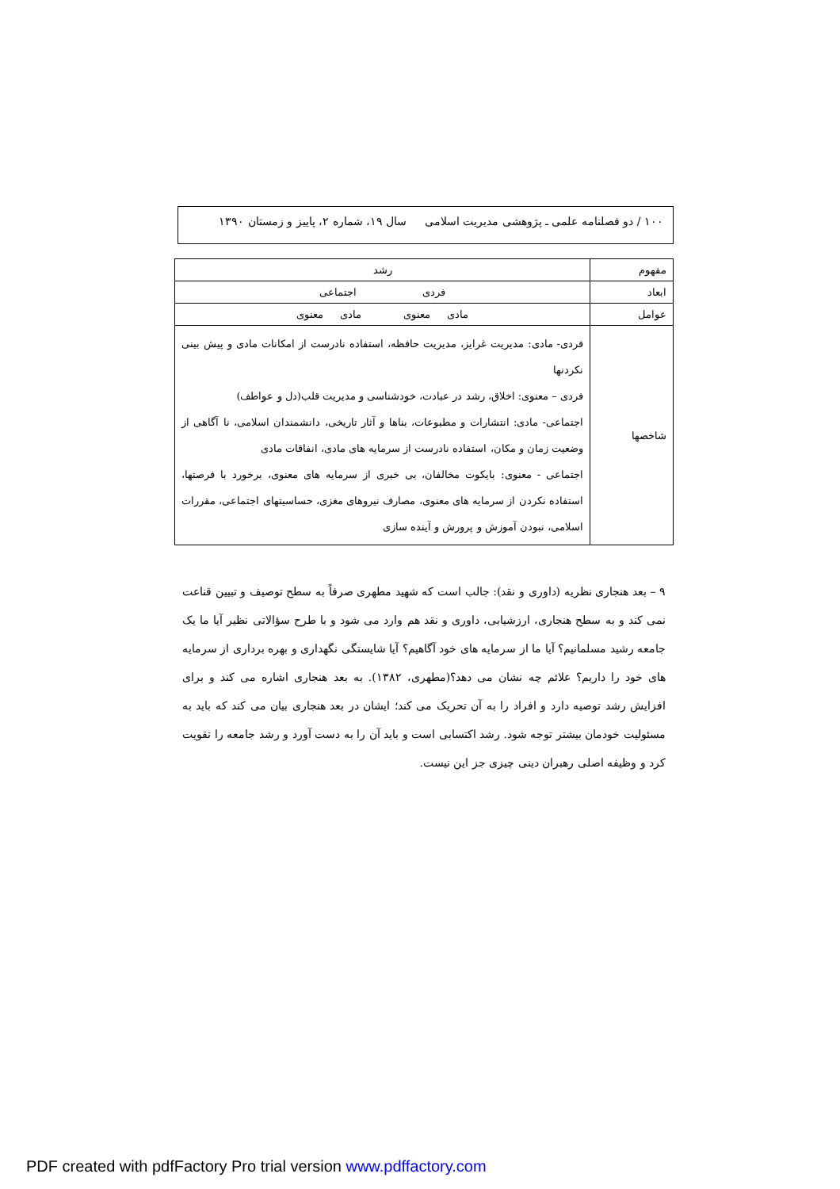۱۰۰ / دو فصلنامه علمی ـ پژوهشی مدیریت اسلامی سال ۱۹، شماره ۲، پاییز و زمستان ۱۳۹۰
| مفهوم | رشد |
| ابعاد | فردی اجتماعی |
| عوامل | مادی معنوی مادی معنوی |
| شاخصها | فردی- مادی: مدیریت غرایز، مدیریت حافظه، استفاده نادرست از امکانات مادی و پیش بینی نکردنها فردی – معنوی: اخلاق، رشد در عبادت، خودشناسی و مدیریت قلب(دل و عواطف) اجتماعی- مادی: انتشارات و مطبوعات، بناها و آثار تاریخی، دانشمندان اسلامی، نا آگاهی از وضعیت زمان و مکان، استفاده نادرست از سرمایه های مادی، انفاقات مادی اجتماعی - معنوی: بایکوت مخالفان، بی خبری از سرمایه های معنوی، برخورد با فرصتها، استفاده نکردن از سرمایه های معنوی، مصارف نیروهای مغزی، حساسیتهای اجتماعی، مقررات اسلامی، نبودن آموزش و پرورش و آینده سازی |
۹ – بعد هنجاری نظریه (داوری و نقد): جالب است که شهید مطهری صرفاً به سطح توصیف و تبیین قناعت نمی کند و به سطح هنجاری، ارزشیابی، داوری و نقد هم وارد می شود و با طرح سؤالاتی نظیر آیا ما یک جامعه رشید مسلمانیم؟ آیا ما از سرمایه های خود آگاهیم؟ آیا شایستگی نگهداری و بهره برداری از سرمایه های خود را داریم؟ علائم چه نشان می دهد؟(مطهری، ۱۳۸۲). به بعد هنجاری اشاره می کند و برای افزایش رشد توصیه دارد و افراد را به آن تحریک می کند؛ ایشان در بعد هنجاری بیان می کند که باید به مسئولیت خودمان بیشتر توجه شود. رشد اکتسابی است و باید آن را به دست آورد و رشد جامعه را تقویت کرد و وظیفه اصلی رهبران دینی چیزی جز این نیست.
PDF created with pdfFactory Pro trial version www.pdffactory.com